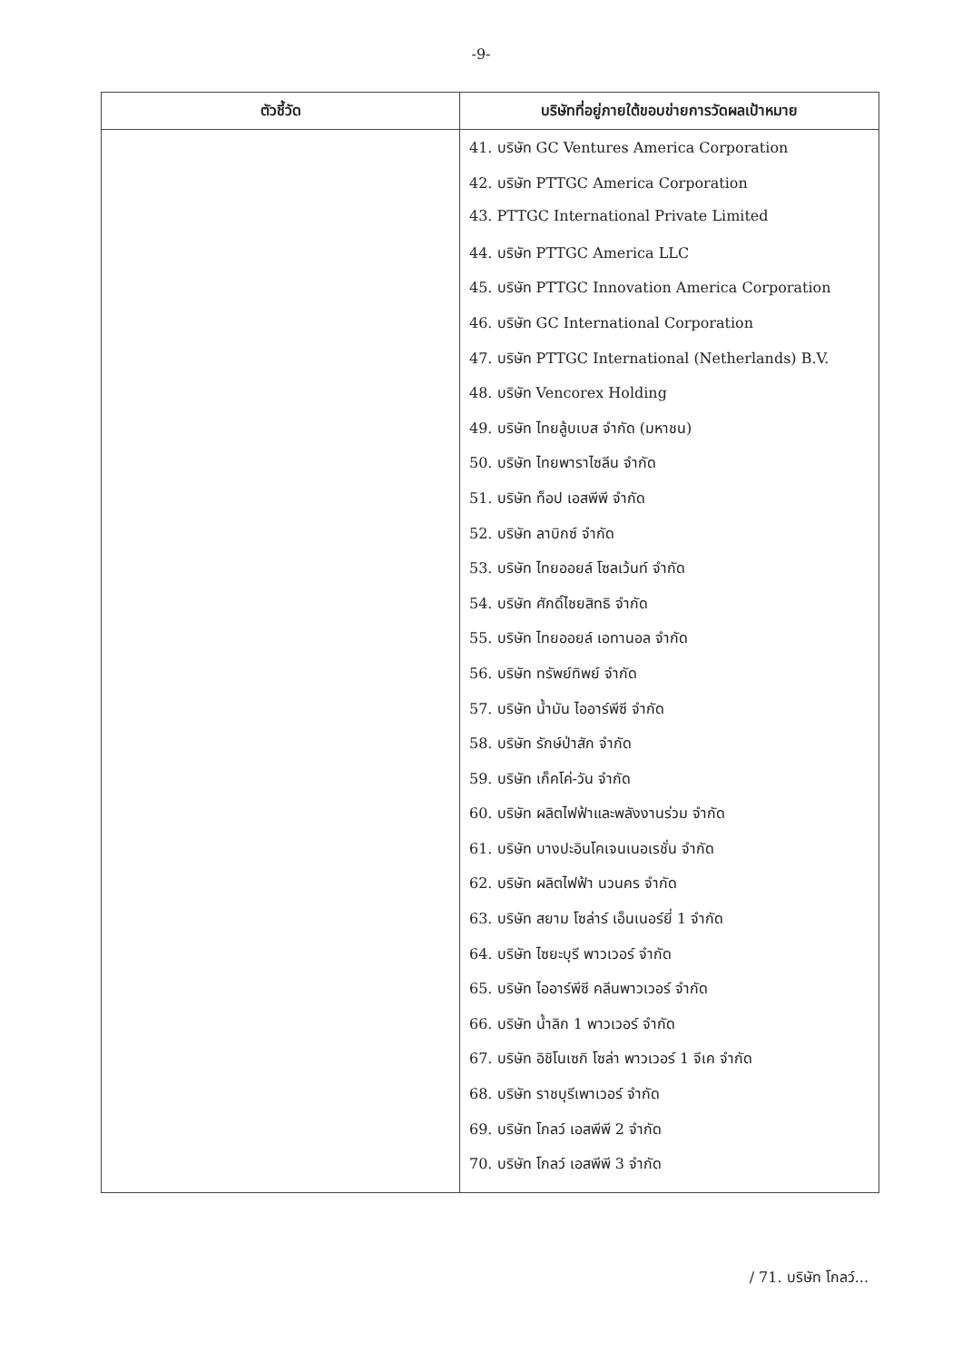-9-
| ตัวชี้วัด | บริษัทที่อยู่ภายใต้ขอบข่ายการวัดผลเป้าหมาย |
| --- | --- |
| | 41. บริษัท GC Ventures America Corporation 42. บริษัท PTTGC America Corporation 43. PTTGC International Private Limited 44. บริษัท PTTGC America LLC 45. บริษัท PTTGC Innovation America Corporation 46. บริษัท GC International Corporation 47. บริษัท PTTGC International (Netherlands) B.V. 48. บริษัท Vencorex Holding 49. บริษัท ไทยลู้บเบส จำกัด (มหาชน) 50. บริษัท ไทยพาราไซลีน จำกัด 51. บริษัท ท็อป เอสพีพี จำกัด 52. บริษัท ลาบิกซ์ จำกัด 53. บริษัท ไทยออยล์ โซลเว้นท์ จำกัด 54. บริษัท ศักดิ์ไชยสิทธิ จำกัด 55. บริษัท ไทยออยล์ เอทานอล จำกัด 56. บริษัท ทรัพย์ทิพย์ จำกัด 57. บริษัท น้ำมัน ไออาร์พีซี จำกัด 58. บริษัท รักษ์ป่าสัก จำกัด 59. บริษัท เก็คโค่-วัน จำกัด 60. บริษัท ผลิตไฟฟ้าและพลังงานร่วม จำกัด 61. บริษัท บางปะอินโคเจนเนอเรชั่น จำกัด 62. บริษัท ผลิตไฟฟ้า นวนคร จำกัด 63. บริษัท สยาม โซล่าร์ เอ็นเนอร์ยี่ 1 จำกัด 64. บริษัท ไซยะบุรี พาวเวอร์ จำกัด 65. บริษัท ไออาร์พีซี คลีนพาวเวอร์ จำกัด 66. บริษัท น้ำลิก 1 พาวเวอร์ จำกัด 67. บริษัท อิชิโนเซกิ โซล่า พาวเวอร์ 1 จีเค จำกัด 68. บริษัท ราชบุรีเพาเวอร์ จำกัด 69. บริษัท โกลว์ เอสพีพี 2 จำกัด 70. บริษัท โกลว์ เอสพีพี 3 จำกัด |
/ 71. บริษัท โกลว์...